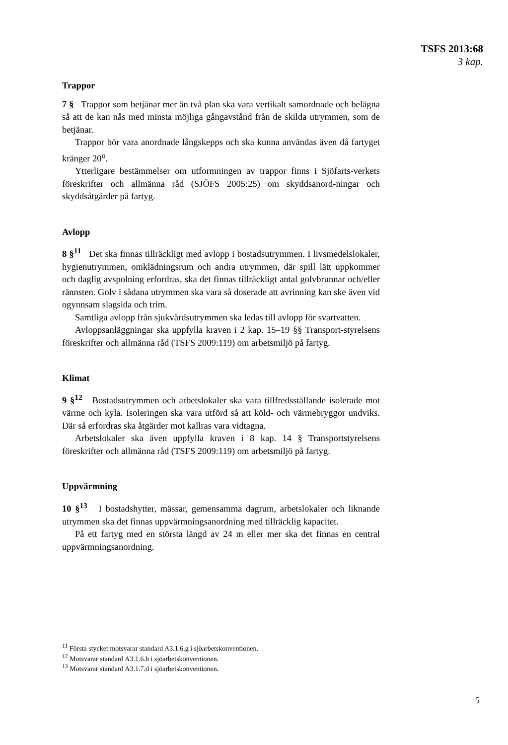TSFS 2013:68
3 kap.
Trappor
7 § Trappor som betjänar mer än två plan ska vara vertikalt samordnade och belägna så att de kan nås med minsta möjliga gångavstånd från de skilda utrymmen, som de betjänar.
Trappor bör vara anordnade långskepps och ska kunna användas även då fartyget kränger 20<sup>o</sup>.
Ytterligare bestämmelser om utformningen av trappor finns i Sjöfarts-verkets föreskrifter och allmänna råd (SJÖFS 2005:25) om skyddsanord-ningar och skyddsåtgärder på fartyg.
Avlopp
8 §<sup>11</sup> Det ska finnas tillräckligt med avlopp i bostadsutrymmen. I livsmedelslokaler, hygienutrymmen, omklädningsrum och andra utrymmen, där spill lätt uppkommer och daglig avspolning erfordras, ska det finnas tillräckligt antal golvbrunnar och/eller rännsten. Golv i sådana utrymmen ska vara så doserade att avrinning kan ske även vid ogynnsam slagsida och trim.
Samtliga avlopp från sjukvårdsutrymmen ska ledas till avlopp för svartvatten.
Avloppsanläggningar ska uppfylla kraven i 2 kap. 15–19 §§ Transport-styrelsens föreskrifter och allmänna råd (TSFS 2009:119) om arbetsmiljö på fartyg.
Klimat
9 §<sup>12</sup> Bostadsutrymmen och arbetslokaler ska vara tillfredsställande isolerade mot värme och kyla. Isoleringen ska vara utförd så att köld- och värmebryggor undviks. Där så erfordras ska åtgärder mot kallras vara vidtagna.
Arbetslokaler ska även uppfylla kraven i 8 kap. 14 § Transportstyrelsens föreskrifter och allmänna råd (TSFS 2009:119) om arbetsmiljö på fartyg.
Uppvärmning
10 §<sup>13</sup> I bostadshytter, mässar, gemensamma dagrum, arbetslokaler och liknande utrymmen ska det finnas uppvärmningsanordning med tillräcklig kapacitet.
På ett fartyg med en största längd av 24 m eller mer ska det finnas en central uppvärmningsanordning.
<sup>11</sup> Första stycket motsvarar standard A3.1.6.g i sjöarbetskonventionen.
<sup>12</sup> Motsvarar standard A3.1.6.b i sjöarbetskonventionen.
<sup>13</sup> Motsvarar standard A3.1.7.d i sjöarbetskonventionen.
5